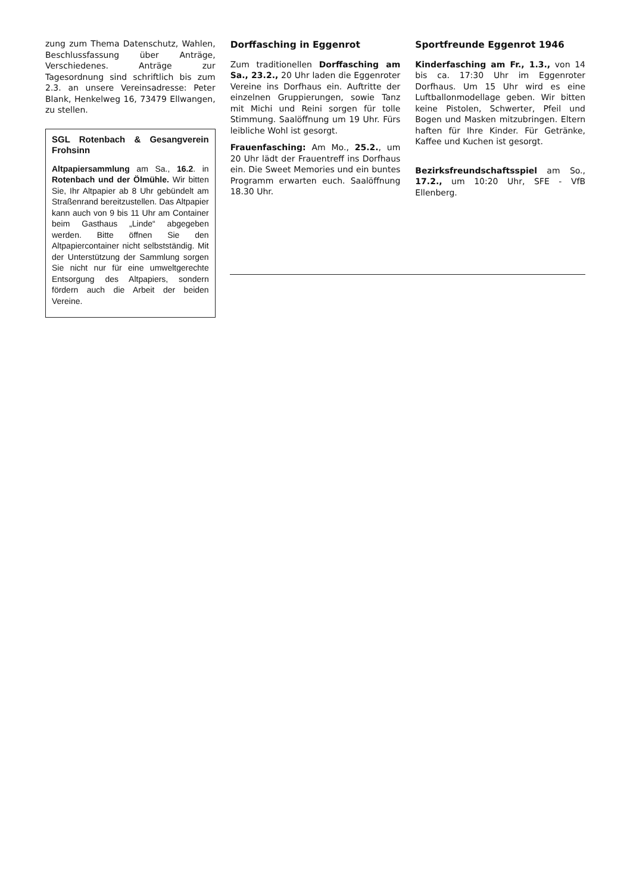zung zum Thema Datenschutz, Wahlen, Beschlussfassung über Anträge, Verschiedenes. Anträge zur Tagesordnung sind schriftlich bis zum 2.3. an unsere Vereinsadresse: Peter Blank, Henkelweg 16, 73479 Ellwangen, zu stellen.
SGL Rotenbach & Gesangverein Frohsinn
Altpapiersammlung am Sa., 16.2. in Rotenbach und der Ölmühle. Wir bitten Sie, Ihr Altpapier ab 8 Uhr gebündelt am Straßenrand bereitzustellen. Das Altpapier kann auch von 9 bis 11 Uhr am Container beim Gasthaus „Linde“ abgegeben werden. Bitte öffnen Sie den Altpapiercontainer nicht selbstständig. Mit der Unterstützung der Sammlung sorgen Sie nicht nur für eine umweltgerechte Entsorgung des Altpapiers, sondern fördern auch die Arbeit der beiden Vereine.
Dorffasching in Eggenrot
Zum traditionellen Dorffasching am Sa., 23.2., 20 Uhr laden die Eggenroter Vereine ins Dorfhaus ein. Auftritte der einzelnen Gruppierungen, sowie Tanz mit Michi und Reini sorgen für tolle Stimmung. Saalöffnung um 19 Uhr. Fürs leibliche Wohl ist gesorgt.
Frauenfasching: Am Mo., 25.2., um 20 Uhr lädt der Frauentreff ins Dorfhaus ein. Die Sweet Memories und ein buntes Programm erwarten euch. Saalöffnung 18.30 Uhr.
Sportfreunde Eggenrot 1946
Kinderfasching am Fr., 1.3., von 14 bis ca. 17:30 Uhr im Eggenroter Dorfhaus. Um 15 Uhr wird es eine Luftballonmodellage geben. Wir bitten keine Pistolen, Schwerter, Pfeil und Bogen und Masken mitzubringen. Eltern haften für Ihre Kinder. Für Getränke, Kaffee und Kuchen ist gesorgt.
Bezirksfreundschaftsspiel am So., 17.2., um 10:20 Uhr, SFE - VfB Ellenberg.